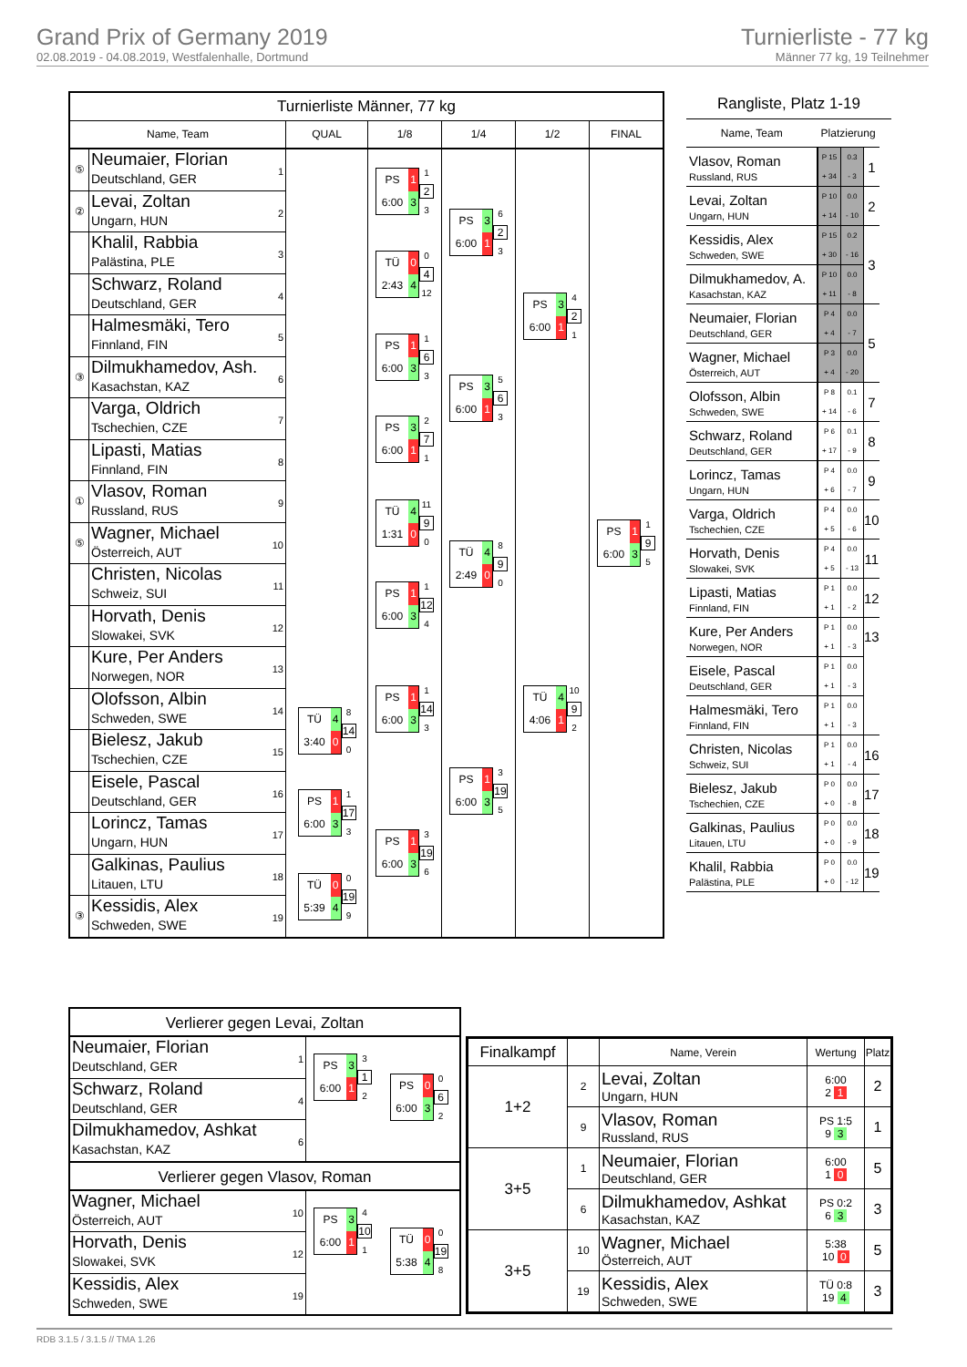Grand Prix of Germany 2019
02.08.2019 - 04.08.2019, Westfalenhalle, Dortmund
Turnierliste - 77 kg
Männer 77 kg, 19 Teilnehmer
Turnierliste Männer, 77 kg
Name, Team QUAL 1/8 1/4 1/2 FINAL
⑤
Neumaier, Florian
Deutschland, GER
1
②
Levai, Zoltan
Ungarn, HUN
2
Khalil, Rabbia
Palästina, PLE
3
Schwarz, Roland
Deutschland, GER
4
Halmesmäki, Tero
Finnland, FIN
5
③
Dilmukhamedov, Ash.
Kasachstan, KAZ
6
Varga, Oldrich
Tschechien, CZE
7
Lipasti, Matias
Finnland, FIN
8
①
Vlasov, Roman
Russland, RUS
9
⑤
Wagner, Michael
Österreich, AUT
10
Christen, Nicolas
Schweiz, SUI
11
Horvath, Denis
Slowakei, SVK
12
Kure, Per Anders
Norwegen, NOR
13
Olofsson, Albin
Schweden, SWE
14
Bielesz, Jakub
Tschechien, CZE
15
Eisele, Pascal
Deutschland, GER
16
Lorincz, Tamas
Ungarn, HUN
17
Galkinas, Paulius
Litauen, LTU
18
③
Kessidis, Alex
Schweden, SWE
19
TÜ 4
3:40 0
8
14
0
PS 1
6:00 3
1
17
3
TÜ 0
5:39 4
0
19
9
PS 1
6:00 3
1
2
3
TÜ 0
2:43 4
0
4
12
PS 1
6:00 3
1
6
3
PS 3
6:00 1
2
7
1
TÜ 4
1:31 0
11
9
0
PS 1
6:00 3
1
12
4
PS 1
6:00 3
1
14
3
PS 1
6:00 3
3
19
6
PS 3
6:00 1
6
2
3
PS 3
6:00 1
5
6
3
TÜ 4
2:49 0
8
9
0
PS 1
6:00 3
3
19
5
PS 3
6:00 1
4
2
1
TÜ 4
4:06 1
10
9
2
PS 1
6:00 3
1
9
5
Rangliste, Platz 1-19
| Name, Team | Platzierung | |
| --- | --- | --- |
| Vlasov, Roman Russland, RUS | P 15 0.3 + 34 - 3 | 1 |
| Levai, Zoltan Ungarn, HUN | P 10 0.0 + 14 - 10 | 2 |
| Kessidis, Alex Schweden, SWE | P 15 0.2 + 30 - 16 | 3 |
| Dilmukhamedov, A. Kasachstan, KAZ | P 10 0.0 + 11 - 8 | |
| Neumaier, Florian Deutschland, GER | P 4 0.0 + 4 - 7 | 5 |
| Wagner, Michael Österreich, AUT | P 3 0.0 + 4 - 20 | |
| Olofsson, Albin Schweden, SWE | P 8 0.1 + 14 - 6 | 7 |
| Schwarz, Roland Deutschland, GER | P 6 0.1 + 17 - 9 | 8 |
| Lorincz, Tamas Ungarn, HUN | P 4 0.0 + 6 - 7 | 9 |
| Varga, Oldrich Tschechien, CZE | P 4 0.0 + 5 - 6 | 10 |
| Horvath, Denis Slowakei, SVK | P 4 0.0 + 5 - 13 | 11 |
| Lipasti, Matias Finnland, FIN | P 1 0.0 + 1 - 2 | 12 |
| Kure, Per Anders Norwegen, NOR | P 1 0.0 + 1 - 3 | 13 |
| Eisele, Pascal Deutschland, GER | P 1 0.0 + 1 - 3 | |
| Halmesmäki, Tero Finnland, FIN | P 1 0.0 + 1 - 3 | |
| Christen, Nicolas Schweiz, SUI | P 1 0.0 + 1 - 4 | 16 |
| Bielesz, Jakub Tschechien, CZE | P 0 0.0 + 0 - 8 | 17 |
| Galkinas, Paulius Litauen, LTU | P 0 0.0 + 0 - 9 | 18 |
| Khalil, Rabbia Palästina, PLE | P 0 0.0 + 0 - 12 | 19 |
Verlierer gegen Levai, Zoltan
Neumaier, Florian
Deutschland, GER
1
Schwarz, Roland
Deutschland, GER
4
Dilmukhamedov, Ashkat
Kasachstan, KAZ
6
PS 3
6:00 1
3
1
2
PS 0
6:00 3
0
6
2
Verlierer gegen Vlasov, Roman
Wagner, Michael
Österreich, AUT
10
Horvath, Denis
Slowakei, SVK
12
Kessidis, Alex
Schweden, SWE
19
PS 3
6:00 1
4
10
1
TÜ 0
5:38 4
0
19
8
| Finalkampf | | Name, Verein | Wertung | Platz |
| --- | --- | --- | --- | --- |
| 1+2 | 2 | Levai, Zoltan Ungarn, HUN | 6:00 2 1 | 2 |
| | 9 | Vlasov, Roman Russland, RUS | PS 1:5 9 3 | 1 |
| 3+5 | 1 | Neumaier, Florian Deutschland, GER | 6:00 1 0 | 5 |
| | 6 | Dilmukhamedov, Ashkat Kasachstan, KAZ | PS 0:2 6 3 | 3 |
| 3+5 | 10 | Wagner, Michael Österreich, AUT | 5:38 10 0 | 5 |
| | 19 | Kessidis, Alex Schweden, SWE | TÜ 0:8 19 4 | 3 |
RDB 3.1.5 / 3.1.5 // TMA 1.26